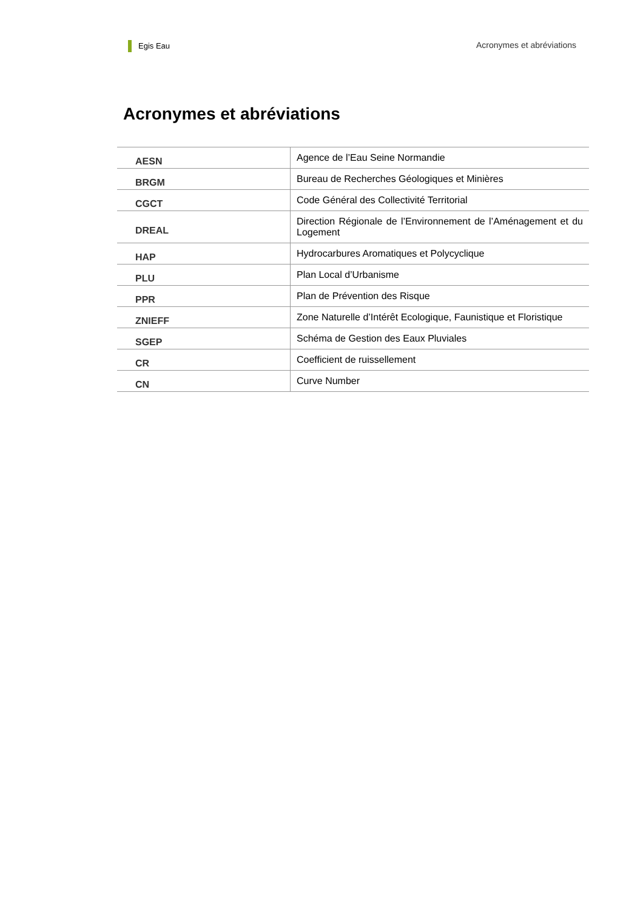Egis Eau Acronymes et abréviations
Acronymes et abréviations
| AESN | Agence de l’Eau Seine Normandie |
| BRGM | Bureau de Recherches Géologiques et Minières |
| CGCT | Code Général des Collectivité Territorial |
| DREAL | Direction Régionale de l’Environnement de l’Aménagement et du Logement |
| HAP | Hydrocarbures Aromatiques et Polycyclique |
| PLU | Plan Local d’Urbanisme |
| PPR | Plan de Prévention des Risque |
| ZNIEFF | Zone Naturelle d’Intérêt Ecologique, Faunistique et Floristique |
| SGEP | Schéma de Gestion des Eaux Pluviales |
| CR | Coefficient de ruissellement |
| CN | Curve Number |